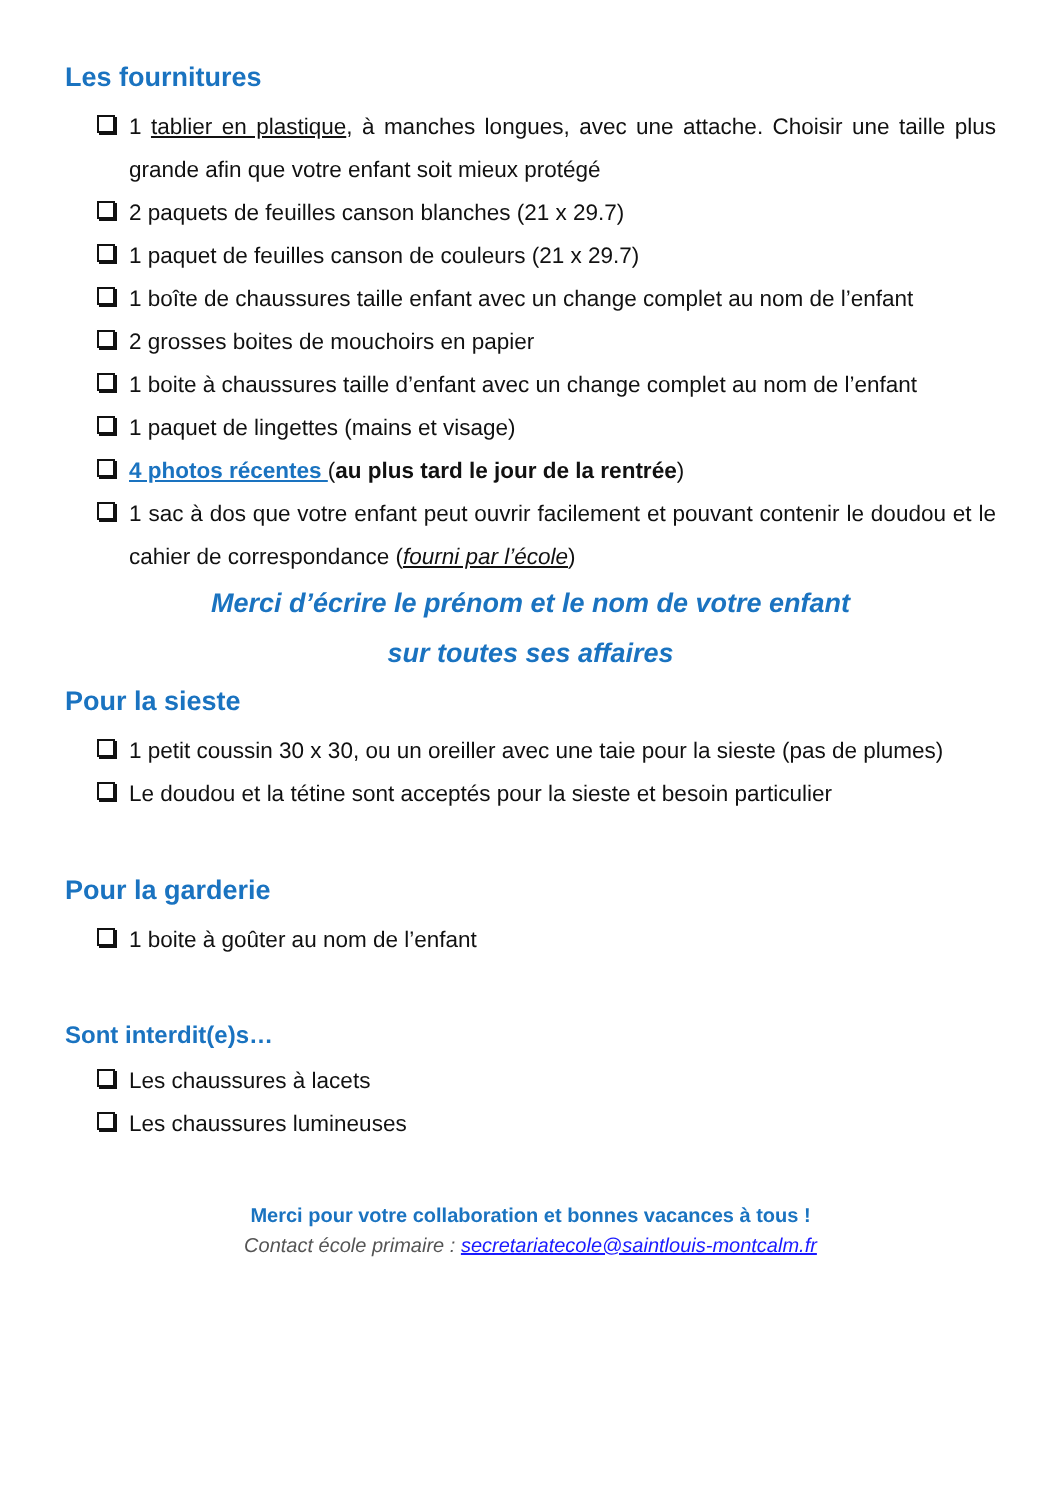Les fournitures
1 tablier en plastique, à manches longues, avec une attache. Choisir une taille plus grande afin que votre enfant soit mieux protégé
2 paquets de feuilles canson blanches (21 x 29.7)
1 paquet de feuilles canson de couleurs (21 x 29.7)
1 boîte de chaussures taille enfant avec un change complet au nom de l’enfant
2 grosses boites de mouchoirs en papier
1 boite à chaussures taille d’enfant avec un change complet au nom de l’enfant
1 paquet de lingettes (mains et visage)
4 photos récentes (au plus tard le jour de la rentrée)
1 sac à dos que votre enfant peut ouvrir facilement et pouvant contenir le doudou et le cahier de correspondance (fourni par l’école)
Merci d’écrire le prénom et le nom de votre enfant
sur toutes ses affaires
Pour la sieste
1 petit coussin 30 x 30, ou un oreiller avec une taie pour la sieste (pas de plumes)
Le doudou et la tétine sont acceptés pour la sieste et besoin particulier
Pour la garderie
1 boite à goûter au nom de l’enfant
Sont interdit(e)s…
Les chaussures à lacets
Les chaussures lumineuses
Merci pour votre collaboration et bonnes vacances à tous !
Contact école primaire : secretariatecole@saintlouis-montcalm.fr